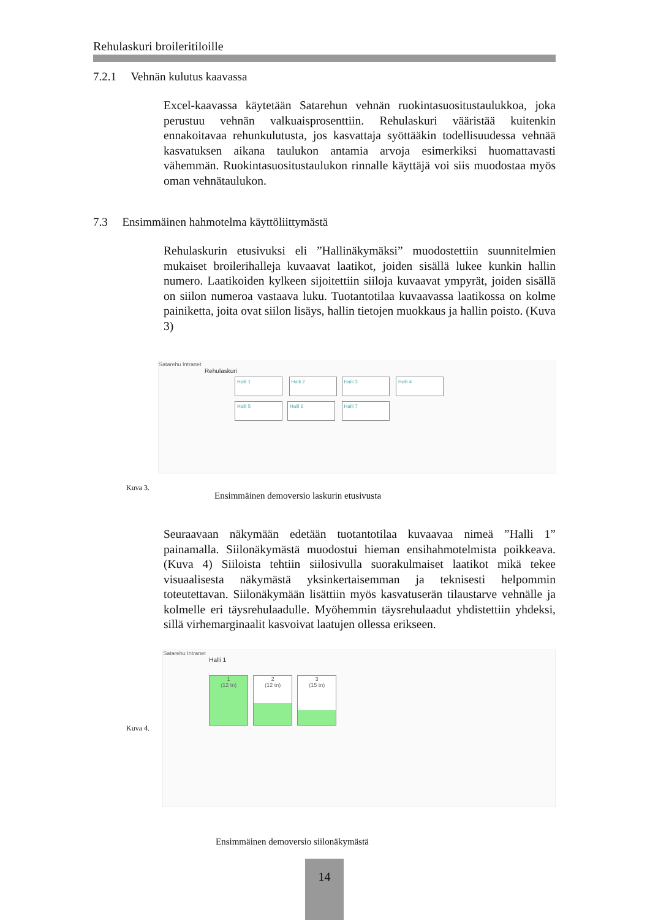Rehulaskuri broileritiloille
7.2.1 Vehnän kulutus kaavassa
Excel-kaavassa käytetään Satarehun vehnän ruokintasuositustaulukkoa, joka perustuu vehnän valkuaisprosenttiin. Rehulaskuri vääristää kuitenkin ennakoitavaa rehunkulutusta, jos kasvattaja syöttääkin todellisuudessa vehnää kasvatuksen aikana taulukon antamia arvoja esimerkiksi huomattavasti vähemmän. Ruokintasuositustaulukon rinnalle käyttäjä voi siis muodostaa myös oman vehnätaulukon.
7.3 Ensimmäinen hahmotelma käyttöliittymästä
Rehulaskurin etusivuksi eli ”Hallinäkymäksi” muodostettiin suunnitelmien mukaiset broilerihalleja kuvaavat laatikot, joiden sisällä lukee kunkin hallin numero. Laatikoiden kylkeen sijoitettiin siiloja kuvaavat ympyrät, joiden sisällä on siilon numeroa vastaava luku. Tuotantotilaa kuvaavassa laatikossa on kolme painiketta, joita ovat siilon lisäys, hallin tietojen muokkaus ja hallin poisto. (Kuva 3)
Satarehu Intranet
Rehulaskuri
Halli 1 Halli 2 Halli 3 Halli 4
Halli 5 Halli 6 Halli 7
Kuva 3. Ensimmäinen demoversio laskurin etusivusta
Seuraavaan näkymään edetään tuotantotilaa kuvaavaa nimeä ”Halli 1” painamalla. Siilonäkymästä muodostui hieman ensihahmotelmista poikkeava. (Kuva 4) Siiloista tehtiin siilosivulla suorakulmaiset laatikot mikä tekee visuaalisesta näkymästä yksinkertaisemman ja teknisesti helpommin toteutettavan. Siilonäkymään lisättiin myös kasvatuserän tilaustarve vehnälle ja kolmelle eri täysrehulaadulle. Myöhemmin täysrehulaadut yhdistettiin yhdeksi, sillä virhemarginaalit kasvoivat laatujen ollessa erikseen.
Kuva 4.
Satarehu Intranet
Halli 1
1
(12 tn)
2
(12 tn)
3
(15 tn)
Ensimmäinen demoversio siilonäkymästä
14